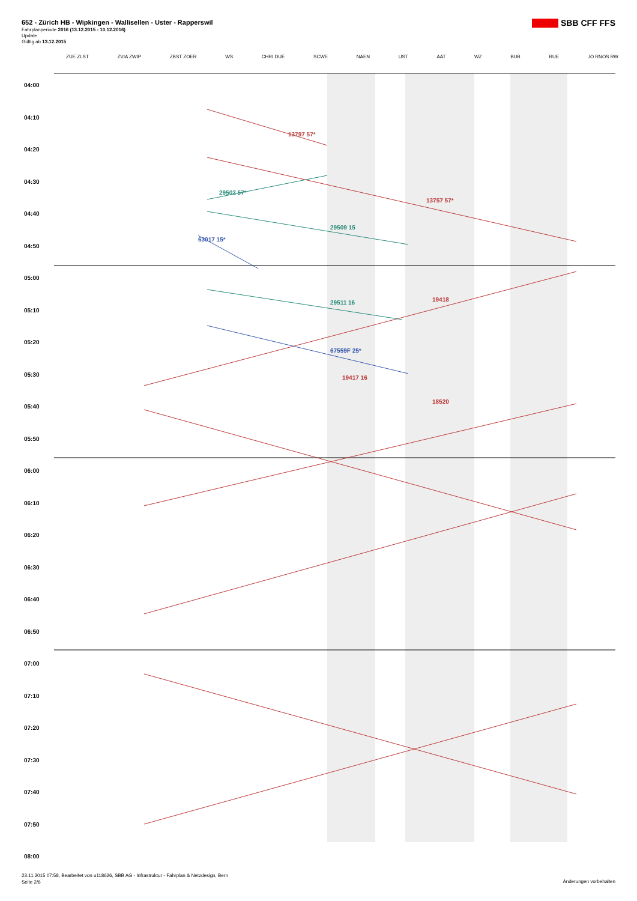652 - Zürich HB - Wipkingen - Wallisellen - Uster - Rapperswil
Fahrplanperiode 2016 (13.12.2015 - 10.12.2016)
Update
Gültig ab 13.12.2015
SBB CFF FFS
ZUE ZLST ZVIA ZWIP ZBST ZOER WS CHRI DUE SCWE NAEN UST AAT WZ BUB RUE JO RNOS RW
04:00
04:10
04:20
04:30
04:40
04:50
05:00
05:10
05:20
05:30
05:40
05:50
06:00
06:10
06:20
06:30
06:40
06:50
07:00
07:10
07:20
07:30
07:40
07:50
08:00
13797 57*
13757 57*
19418
19417 16
18520
29502 57*
29509 15
29511 16
63017 15*
67559F 25*
23.11.2015 07:58, Bearbeitet von u118626, SBB AG - Infrastruktur - Fahrplan & Netzdesign, Bern
Seite 2/6
Änderungen vorbehalten